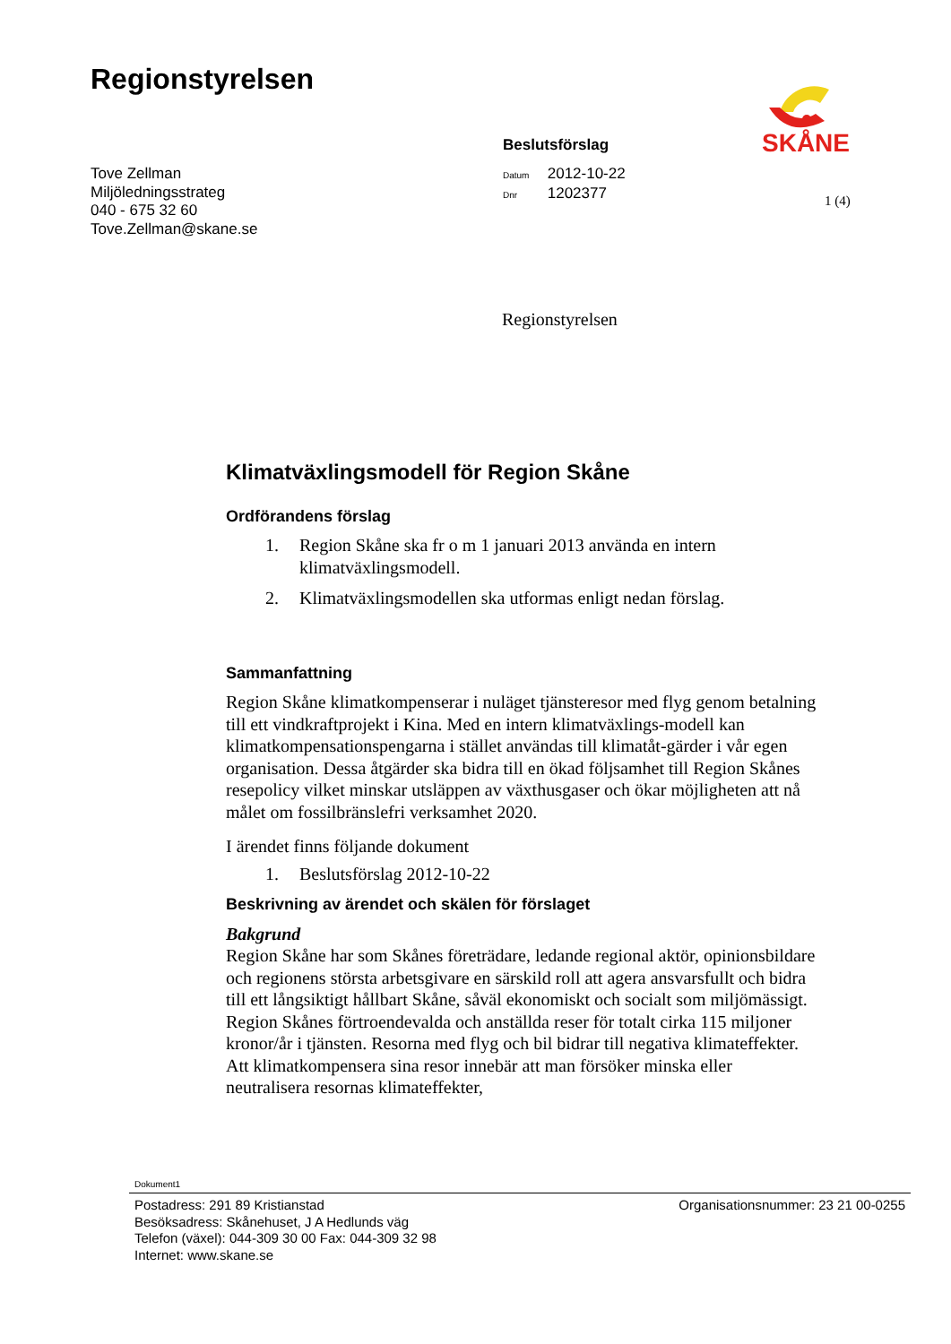Regionstyrelsen SKÅNE
Beslutsförslag
Tove Zellman
Miljöledningsstrateg
040 - 675 32 60
Tove.Zellman@skane.se
Datum 2012-10-22
Dnr 1202377
1 (4)
Regionstyrelsen
Klimatväxlingsmodell för Region Skåne
Ordförandens förslag
1. Region Skåne ska fr o m 1 januari 2013 använda en intern klimatväxlingsmodell.
2. Klimatväxlingsmodellen ska utformas enligt nedan förslag.
Sammanfattning
Region Skåne klimatkompenserar i nuläget tjänsteresor med flyg genom betalning till ett vindkraftprojekt i Kina. Med en intern klimatväxlings-modell kan klimatkompensationspengarna i stället användas till klimatåt-gärder i vår egen organisation. Dessa åtgärder ska bidra till en ökad följsamhet till Region Skånes resepolicy vilket minskar utsläppen av växthusgaser och ökar möjligheten att nå målet om fossilbränslefri verksamhet 2020.
I ärendet finns följande dokument
1. Beslutsförslag 2012-10-22
Beskrivning av ärendet och skälen för förslaget
Bakgrund
Region Skåne har som Skånes företrädare, ledande regional aktör, opinionsbildare och regionens största arbetsgivare en särskild roll att agera ansvarsfullt och bidra till ett långsiktigt hållbart Skåne, såväl ekonomiskt och socialt som miljömässigt. Region Skånes förtroendevalda och anställda reser för totalt cirka 115 miljoner kronor/år i tjänsten. Resorna med flyg och bil bidrar till negativa klimateffekter. Att klimatkompensera sina resor innebär att man försöker minska eller neutralisera resornas klimateffekter,
Dokument1
Postadress: 291 89 Kristianstad
Besöksadress: Skånehuset, J A Hedlunds väg
Telefon (växel): 044-309 30 00 Fax: 044-309 32 98
Internet: www.skane.se
Organisationsnummer: 23 21 00-0255